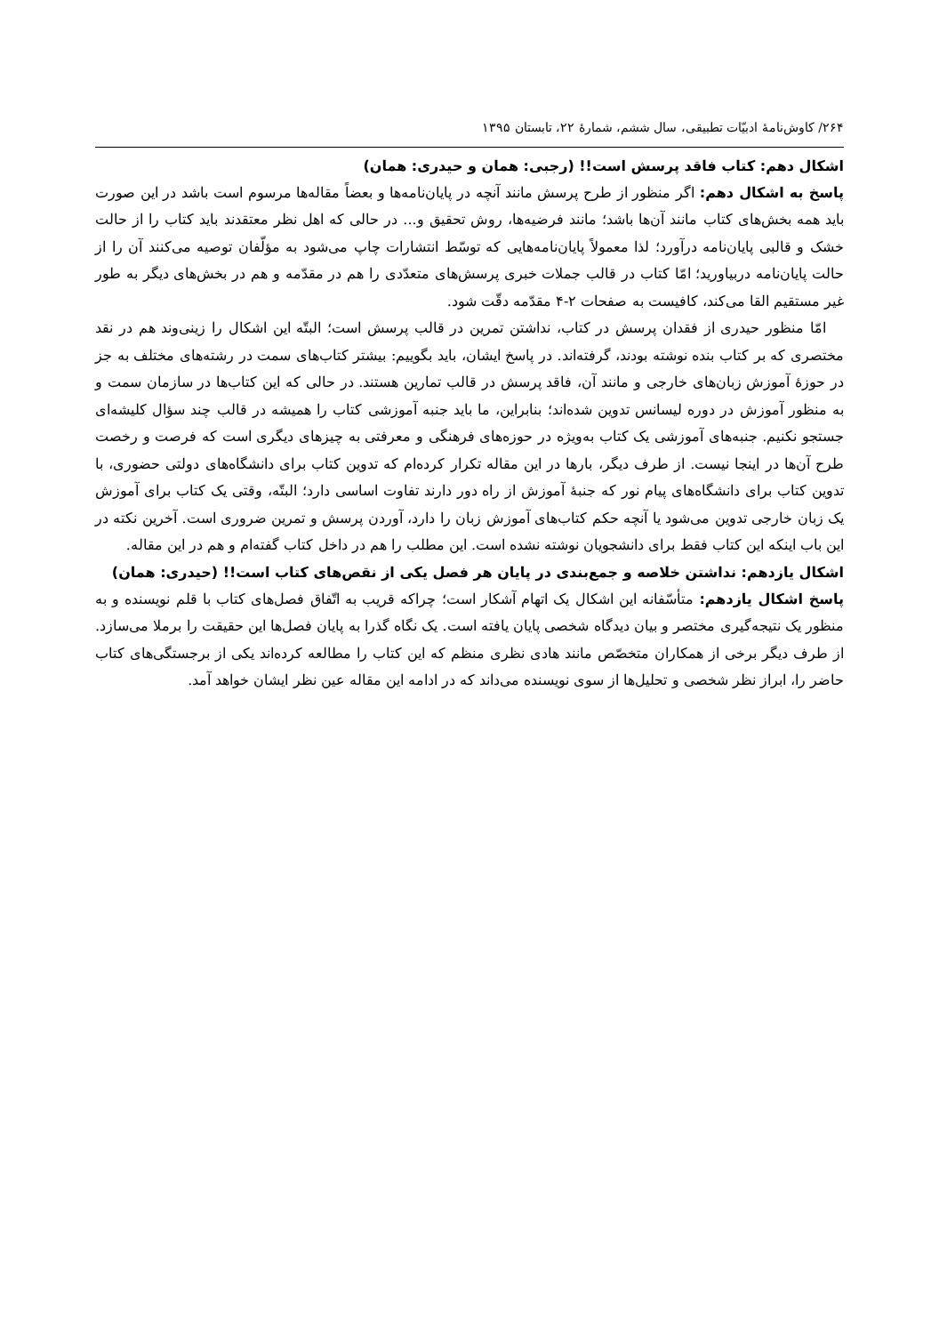۲۶۴/ کاوش‌نامهٔ ادبیّات تطبیقی، سال ششم، شمارهٔ ۲۲، تابستان ۱۳۹۵
اشکال دهم: کتاب فاقد پرسش است!! (رجبی: همان و حیدری: همان)
پاسخ به اشکال دهم: اگر منظور از طرح پرسش مانند آنچه در پایان‌نامه‌ها و بعضاً مقاله‌ها مرسوم است باشد در این صورت باید همه بخش‌های کتاب مانند آن‌ها باشد؛ مانند فرضیه‌ها، روش تحقیق و... در حالی که اهل نظر معتقدند باید کتاب را از حالت خشک و قالبی پایان‌نامه درآورد؛ لذا معمولاً پایان‌نامه‌هایی که توسّط انتشارات چاپ می‌شود به مؤلّفان توصیه می‌کنند آن را از حالت پایان‌نامه دربیاورید؛ امّا کتاب در قالب جملات خبری پرسش‌های متعدّدی را هم در مقدّمه و هم در بخش‌های دیگر به طور غیر مستقیم القا می‌کند، کافیست به صفحات ۲-۴ مقدّمه دقّت شود.
امّا منظور حیدری از فقدان پرسش در کتاب، نداشتن تمرین در قالب پرسش است؛ البتّه این اشکال را زینی‌وند هم در نقد مختصری که بر کتاب بنده نوشته بودند، گرفته‌اند. در پاسخ ایشان، باید بگوییم: بیشتر کتاب‌های سمت در رشته‌های مختلف به جز در حوزهٔ آموزش زبان‌های خارجی و مانند آن، فاقد پرسش در قالب تمارین هستند. در حالی که این کتاب‌ها در سازمان سمت و به منظور آموزش در دوره لیسانس تدوین شده‌اند؛ بنابراین، ما باید جنبه آموزشی کتاب را همیشه در قالب چند سؤال کلیشه‌ای جستجو نکنیم. جنبه‌های آموزشی یک کتاب به‌ویژه در حوزه‌های فرهنگی و معرفتی به چیزهای دیگری است که فرصت و رخصت طرح آن‌ها در اینجا نیست. از طرف دیگر، بارها در این مقاله تکرار کرده‌ام که تدوین کتاب برای دانشگاه‌های دولتی حضوری، با تدوین کتاب برای دانشگاه‌های پیام نور که جنبهٔ آموزش از راه دور دارند تفاوت اساسی دارد؛ البتّه، وقتی یک کتاب برای آموزش یک زبان خارجی تدوین می‌شود یا آنچه حکم کتاب‌های آموزش زبان را دارد، آوردن پرسش و تمرین ضروری است. آخرین نکته در این باب اینکه این کتاب فقط برای دانشجویان نوشته نشده است. این مطلب را هم در داخل کتاب گفته‌ام و هم در این مقاله.
اشکال یازدهم: نداشتن خلاصه و جمع‌بندی در پایان هر فصل یکی از نقص‌های کتاب است!! (حیدری: همان)
پاسخ اشکال یازدهم: متأسّفانه این اشکال یک اتهام آشکار است؛ چراکه قریب به اتّفاق فصل‌های کتاب با قلم نویسنده و به منظور یک نتیجه‌گیری مختصر و بیان دیدگاه شخصی پایان یافته است. یک نگاه گذرا به پایان فصل‌ها این حقیقت را برملا می‌سازد. از طرف دیگر برخی از همکاران متخصّص مانند هادی نظری منظم که این کتاب را مطالعه کرده‌اند یکی از برجستگی‌های کتاب حاضر را، ابراز نظر شخصی و تحلیل‌ها از سوی نویسنده می‌داند که در ادامه این مقاله عین نظر ایشان خواهد آمد.